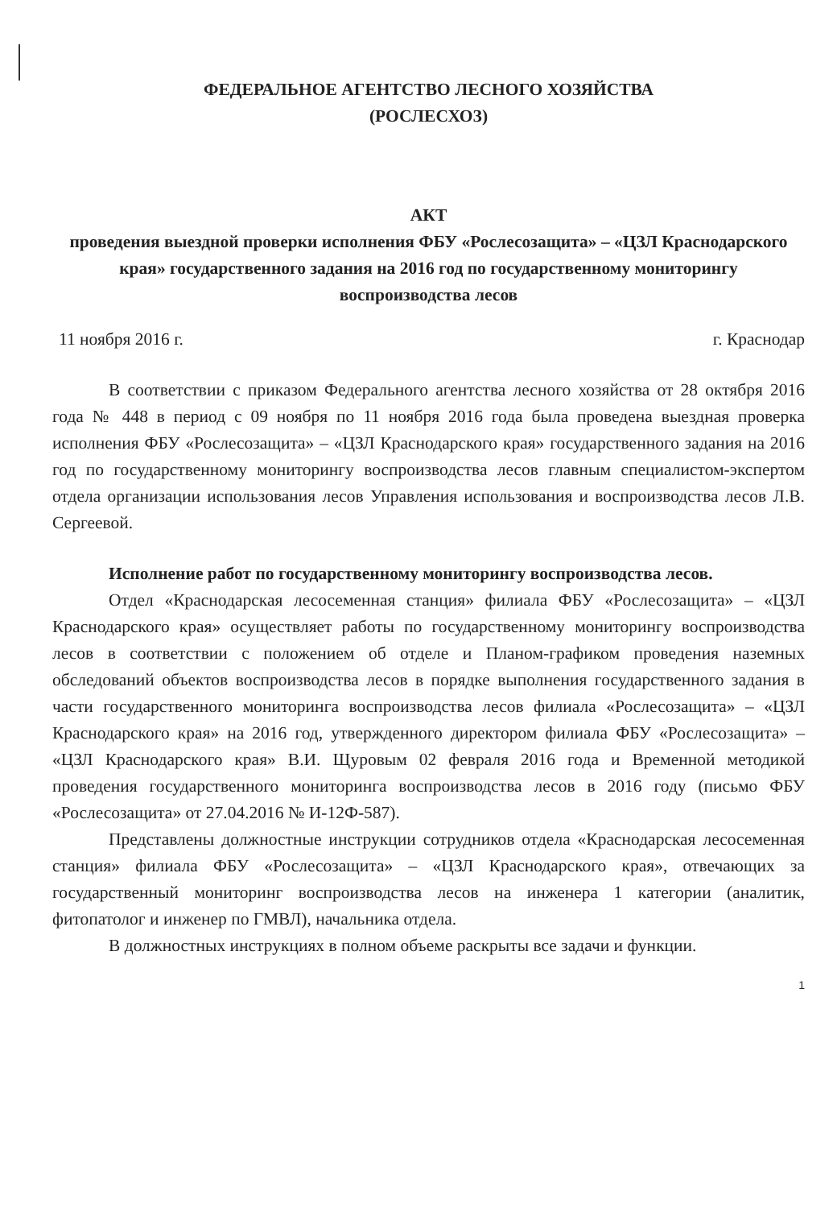ФЕДЕРАЛЬНОЕ АГЕНТСТВО ЛЕСНОГО ХОЗЯЙСТВА
(РОСЛЕСХОЗ)
АКТ
проведения выездной проверки исполнения ФБУ «Рослесозащита» – «ЦЗЛ Краснодарского края» государственного задания на 2016 год по государственному мониторингу воспроизводства лесов
11 ноября 2016 г. г. Краснодар
В соответствии с приказом Федерального агентства лесного хозяйства от 28 октября 2016 года № 448 в период с 09 ноября по 11 ноября 2016 года была проведена выездная проверка исполнения ФБУ «Рослесозащита» – «ЦЗЛ Краснодарского края» государственного задания на 2016 год по государственному мониторингу воспроизводства лесов главным специалистом-экспертом отдела организации использования лесов Управления использования и воспроизводства лесов Л.В. Сергеевой.
Исполнение работ по государственному мониторингу воспроизводства лесов.
Отдел «Краснодарская лесосеменная станция» филиала ФБУ «Рослесозащита» – «ЦЗЛ Краснодарского края» осуществляет работы по государственному мониторингу воспроизводства лесов в соответствии с положением об отделе и Планом-графиком проведения наземных обследований объектов воспроизводства лесов в порядке выполнения государственного задания в части государственного мониторинга воспроизводства лесов филиала «Рослесозащита» – «ЦЗЛ Краснодарского края» на 2016 год, утвержденного директором филиала ФБУ «Рослесозащита» – «ЦЗЛ Краснодарского края» В.И. Щуровым 02 февраля 2016 года и Временной методикой проведения государственного мониторинга воспроизводства лесов в 2016 году (письмо ФБУ «Рослесозащита» от 27.04.2016 № И-12Ф-587).
Представлены должностные инструкции сотрудников отдела «Краснодарская лесосеменная станция» филиала ФБУ «Рослесозащита» – «ЦЗЛ Краснодарского края», отвечающих за государственный мониторинг воспроизводства лесов на инженера 1 категории (аналитик, фитопатолог и инженер по ГМВЛ), начальника отдела.
В должностных инструкциях в полном объеме раскрыты все задачи и функции.
1